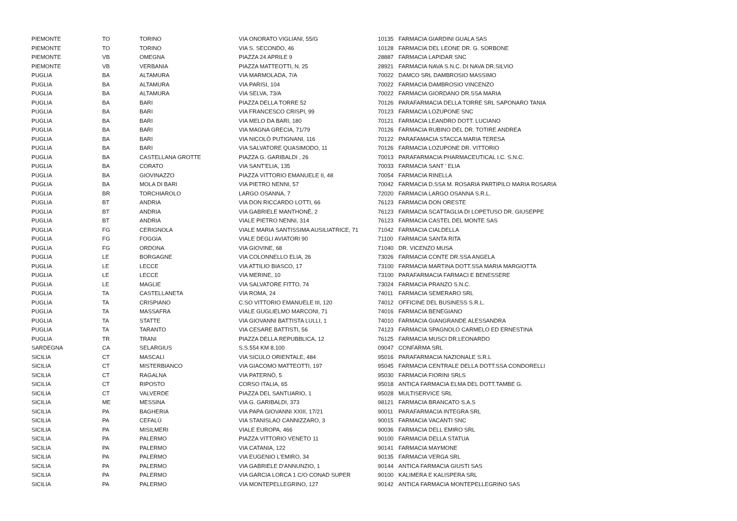| PIEMONTE | TO | TORINO | VIA ONORATO VIGLIANI, 55/G | 10135 | FARMACIA GIARDINI GUALA SAS |
| PIEMONTE | TO | TORINO | VIA S. SECONDO, 46 | 10128 | FARMACIA DEL LEONE DR. G. SORBONE |
| PIEMONTE | VB | OMEGNA | PIAZZA 24 APRILE 9 | 28887 | FARMACIA LAPIDAR SNC |
| PIEMONTE | VB | VERBANIA | PIAZZA MATTEOTTI, N. 25 | 28921 | FARMACIA NAVA S.N.C. DI NAVA DR.SILVIO |
| PUGLIA | BA | ALTAMURA | VIA MARMOLADA, 7/A | 70022 | DAMCO SRL DAMBROSIO MASSIMO |
| PUGLIA | BA | ALTAMURA | VIA PARISI, 104 | 70022 | FARMACIA DAMBROSIO VINCENZO |
| PUGLIA | BA | ALTAMURA | VIA SELVA, 73/A | 70022 | FARMACIA GIORDANO DR.SSA MARIA |
| PUGLIA | BA | BARI | PIAZZA DELLA TORRE 52 | 70126 | PARAFARMACIA DELLA TORRE SRL SAPONARO TANIA |
| PUGLIA | BA | BARI | VIA FRANCESCO CRISPI, 99 | 70123 | FARMACIA LOZUPONE SNC |
| PUGLIA | BA | BARI | VIA MELO DA BARI, 180 | 70121 | FARMACIA LEANDRO DOTT. LUCIANO |
| PUGLIA | BA | BARI | VIA MAGNA GRECIA, 71/79 | 70126 | FARMACIA RUBINO DEL DR. TOTIRE ANDREA |
| PUGLIA | BA | BARI | VIA NICOLÒ PUTIGNANI, 116 | 70122 | PARAFAMACIA STACCA MARIA TERESA |
| PUGLIA | BA | BARI | VIA SALVATORE QUASIMODO, 11 | 70126 | FARMACIA LOZUPONE DR. VITTORIO |
| PUGLIA | BA | CASTELLANA GROTTE | PIAZZA G. GARIBALDI , 26 | 70013 | PARAFARMACIA PHARMACEUTICAL I.C. S.N.C. |
| PUGLIA | BA | CORATO | VIA SANT'ELIA, 135 | 70033 | FARMACIA SANT ' ELIA |
| PUGLIA | BA | GIOVINAZZO | PIAZZA VITTORIO EMANUELE II, 48 | 70054 | FARMACIA RINELLA |
| PUGLIA | BA | MOLA DI BARI | VIA PIETRO NENNI, 57 | 70042 | FARMACIA D.SSA M. ROSARIA PARTIPILO MARIA ROSARIA |
| PUGLIA | BR | TORCHIAROLO | LARGO OSANNA, 7 | 72020 | FARMACIA LARGO OSANNA S.R.L. |
| PUGLIA | BT | ANDRIA | VIA DON RICCARDO LOTTI, 66 | 76123 | FARMACIA DON ORESTE |
| PUGLIA | BT | ANDRIA | VIA GABRIELE MANTHONÈ, 2 | 76123 | FARMACIA SCATTAGLIA DI LOPETUSO DR. GIUSEPPE |
| PUGLIA | BT | ANDRIA | VIALE PIETRO NENNI, 314 | 76123 | FARMACIA CASTEL DEL MONTE SAS |
| PUGLIA | FG | CERIGNOLA | VIALE MARIA SANTISSIMA AUSILIATRICE, 71 | 71042 | FARMACIA CIALDELLA |
| PUGLIA | FG | FOGGIA | VIALE DEGLI AVIATORI 90 | 71100 | FARMACIA SANTA RITA |
| PUGLIA | FG | ORDONA | VIA GIOVINE, 68 | 71040 | DR. VICENZO MUSA |
| PUGLIA | LE | BORGAGNE | VIA COLONNELLO ELIA, 26 | 73026 | FARMACIA CONTE DR.SSA ANGELA |
| PUGLIA | LE | LECCE | VIA ATTILIO BIASCO, 17 | 73100 | FARMACIA MARTINA DOTT.SSA MARIA MARGIOTTA |
| PUGLIA | LE | LECCE | VIA MERINE, 10 | 73100 | PARAFARMACIA FARMACI E BENESSERE |
| PUGLIA | LE | MAGLIE | VIA SALVATORE FITTO, 74 | 73024 | FARMACIA PRANZO S.N.C. |
| PUGLIA | TA | CASTELLANETA | VIA ROMA, 24 | 74011 | FARMACIA SEMERARO SRL |
| PUGLIA | TA | CRISPIANO | C.SO VITTORIO EMANUELE III, 120 | 74012 | OFFICINE DEL BUSINESS S.R.L. |
| PUGLIA | TA | MASSAFRA | VIALE GUGLIELMO MARCONI, 71 | 74016 | FARMACIA BENEGIANO |
| PUGLIA | TA | STATTE | VIA GIOVANNI BATTISTA LULLI, 1 | 74010 | FARMACIA GIANGRANDE ALESSANDRA |
| PUGLIA | TA | TARANTO | VIA CESARE BATTISTI, 56 | 74123 | FARMACIA SPAGNOLO CARMELO ED ERNESTINA |
| PUGLIA | TR | TRANI | PIAZZA DELLA REPUBBLICA, 12 | 76125 | FARMACIA MUSCI DR.LEONARDO |
| SARDEGNA | CA | SELARGIUS | S.S.554 KM 8.100 | 09047 | CONFARMA SRL |
| SICILIA | CT | MASCALI | VIA SICULO ORIENTALE, 484 | 95016 | PARAFARMACIA NAZIONALE S.R.L |
| SICILIA | CT | MISTERBIANCO | VIA GIACOMO MATTEOTTI, 197 | 95045 | FARMACIA CENTRALE DELLA DOTT.SSA CONDORELLI |
| SICILIA | CT | RAGALNA | VIA PATERNÒ, 5 | 95030 | FARMACIA FIORINI SRLS |
| SICILIA | CT | RIPOSTO | CORSO ITALIA, 65 | 95018 | ANTICA FARMACIA ELMA DEL DOTT.TAMBE G. |
| SICILIA | CT | VALVERDE | PIAZZA DEL SANTUARIO, 1 | 95028 | MULTISERVICE SRL |
| SICILIA | ME | MESSINA | VIA G. GARIBALDI, 373 | 98121 | FARMACIA BRANCATO S.A.S |
| SICILIA | PA | BAGHERIA | VIA PAPA GIOVANNI XXIII, 17/21 | 90011 | PARAFARMACIA INTEGRA SRL |
| SICILIA | PA | CEFALÙ | VIA STANISLAO CANNIZZARO, 3 | 90015 | FARMACIA VACANTI SNC |
| SICILIA | PA | MISILMERI | VIALE EUROPA, 466 | 90036 | FARMACIA DELL EMIRO SRL |
| SICILIA | PA | PALERMO | PIAZZA VITTORIO VENETO 11 | 90100 | FARMACIA DELLA STATUA |
| SICILIA | PA | PALERMO | VIA CATANIA, 122 | 90141 | FARMACIA MAYMONE |
| SICILIA | PA | PALERMO | VIA EUGENIO L'EMIRO, 34 | 90135 | FARMACIA VERGA SRL |
| SICILIA | PA | PALERMO | VIA GABRIELE D'ANNUNZIO, 1 | 90144 | ANTICA FARMACIA GIUSTI SAS |
| SICILIA | PA | PALERMO | VIA GARCIA LORCA 1 C/O CONAD SUPER | 90100 | KALIMERA E KALISPERA SRL |
| SICILIA | PA | PALERMO | VIA MONTEPELLEGRINO, 127 | 90142 | ANTICA FARMACIA MONTEPELLEGRINO SAS |